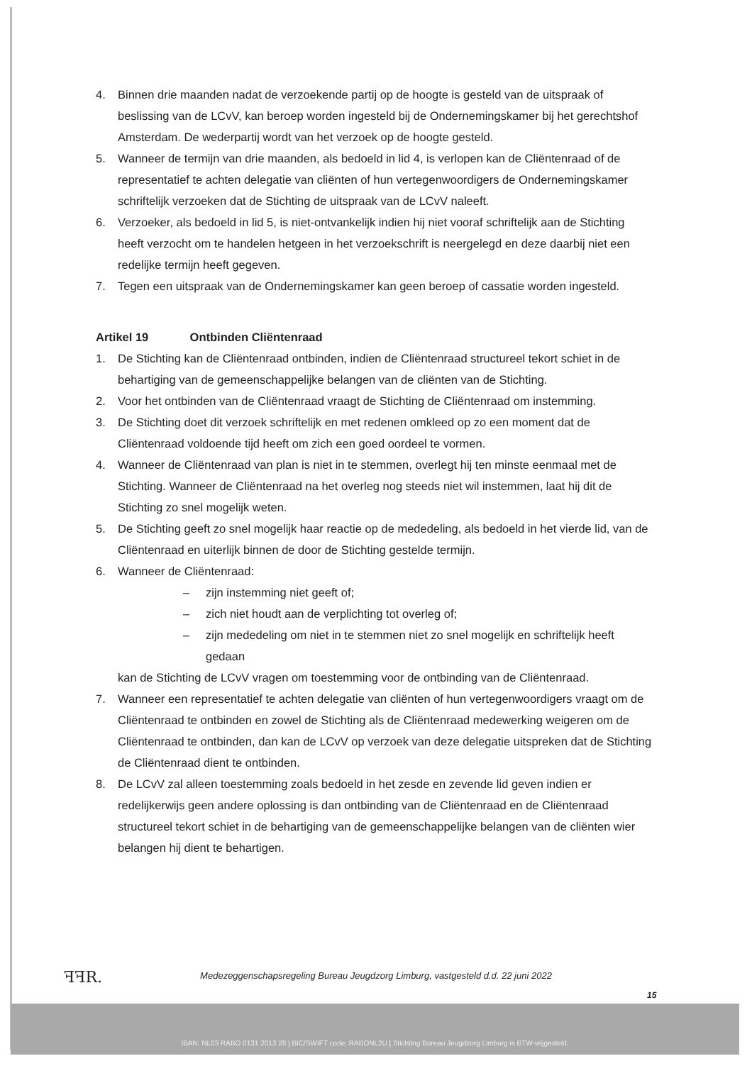4. Binnen drie maanden nadat de verzoekende partij op de hoogte is gesteld van de uitspraak of beslissing van de LCvV, kan beroep worden ingesteld bij de Ondernemingskamer bij het gerechtshof Amsterdam. De wederpartij wordt van het verzoek op de hoogte gesteld.
5. Wanneer de termijn van drie maanden, als bedoeld in lid 4, is verlopen kan de Cliëntenraad of de representatief te achten delegatie van cliënten of hun vertegenwoordigers de Ondernemingskamer schriftelijk verzoeken dat de Stichting de uitspraak van de LCvV naleeft.
6. Verzoeker, als bedoeld in lid 5, is niet-ontvankelijk indien hij niet vooraf schriftelijk aan de Stichting heeft verzocht om te handelen hetgeen in het verzoekschrift is neergelegd en deze daarbij niet een redelijke termijn heeft gegeven.
7. Tegen een uitspraak van de Ondernemingskamer kan geen beroep of cassatie worden ingesteld.
Artikel 19 Ontbinden Cliëntenraad
1. De Stichting kan de Cliëntenraad ontbinden, indien de Cliëntenraad structureel tekort schiet in de behartiging van de gemeenschappelijke belangen van de cliënten van de Stichting.
2. Voor het ontbinden van de Cliëntenraad vraagt de Stichting de Cliëntenraad om instemming.
3. De Stichting doet dit verzoek schriftelijk en met redenen omkleed op zo een moment dat de Cliëntenraad voldoende tijd heeft om zich een goed oordeel te vormen.
4. Wanneer de Cliëntenraad van plan is niet in te stemmen, overlegt hij ten minste eenmaal met de Stichting. Wanneer de Cliëntenraad na het overleg nog steeds niet wil instemmen, laat hij dit de Stichting zo snel mogelijk weten.
5. De Stichting geeft zo snel mogelijk haar reactie op de mededeling, als bedoeld in het vierde lid, van de Cliëntenraad en uiterlijk binnen de door de Stichting gestelde termijn.
6. Wanneer de Cliëntenraad:
– zijn instemming niet geeft of;
– zich niet houdt aan de verplichting tot overleg of;
– zijn mededeling om niet in te stemmen niet zo snel mogelijk en schriftelijk heeft gedaan
kan de Stichting de LCvV vragen om toestemming voor de ontbinding van de Cliëntenraad.
7. Wanneer een representatief te achten delegatie van cliënten of hun vertegenwoordigers vraagt om de Cliëntenraad te ontbinden en zowel de Stichting als de Cliëntenraad medewerking weigeren om de Cliëntenraad te ontbinden, dan kan de LCvV op verzoek van deze delegatie uitspreken dat de Stichting de Cliëntenraad dient te ontbinden.
8. De LCvV zal alleen toestemming zoals bedoeld in het zesde en zevende lid geven indien er redelijkerwijs geen andere oplossing is dan ontbinding van de Cliëntenraad en de Cliëntenraad structureel tekort schiet in de behartiging van de gemeenschappelijke belangen van de cliënten wier belangen hij dient te behartigen.
ꟻꟻR.
Medezeggenschapsregeling Bureau Jeugdzorg Limburg, vastgesteld d.d. 22 juni 2022
15
IBAN: NL03 RABO 0131 2013 28 | BIC/SWIFT code: RABONL2U | Stichting Bureau Jeugdzorg Limburg is BTW-vrijgesteld.